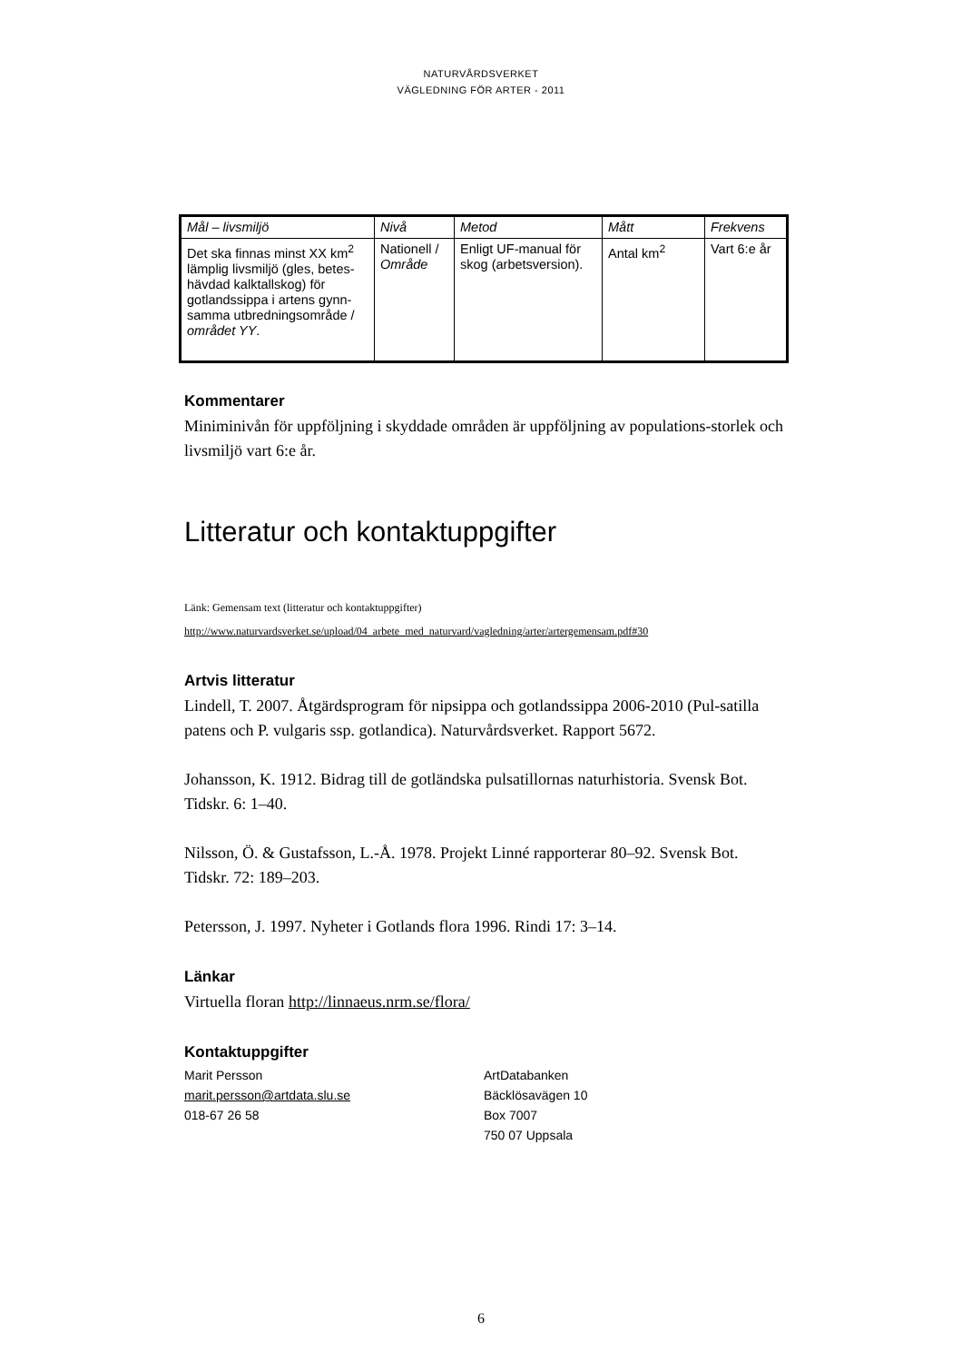NATURVÅRDSVERKET
VÄGLEDNING FÖR ARTER - 2011
| Mål – livsmiljö | Nivå | Metod | Mått | Frekvens |
| Det ska finnas minst XX km<sup>2</sup> lämplig livsmiljö (gles, betes-hävdad kalktallskog) för gotlandssippa i artens gynn-samma utbredningsområde / området YY . | Nationell / Område | Enligt UF-manual för skog (arbetsversion). | Antal km<sup>2</sup> | Vart 6:e år |
Kommentarer
Miniminivån för uppföljning i skyddade områden är uppföljning av populations-storlek och livsmiljö vart 6:e år.
Litteratur och kontaktuppgifter
Länk: Gemensam text (litteratur och kontaktuppgifter)
http://www.naturvardsverket.se/upload/04_arbete_med_naturvard/vagledning/arter/artergemensam.pdf#30
Artvis litteratur
Lindell, T. 2007. Åtgärdsprogram för nipsippa och gotlandssippa 2006-2010 (Pul-satilla patens och P. vulgaris ssp. gotlandica). Naturvårdsverket. Rapport 5672.
Johansson, K. 1912. Bidrag till de gotländska pulsatillornas naturhistoria. Svensk Bot. Tidskr. 6: 1–40.
Nilsson, Ö. & Gustafsson, L.-Å. 1978. Projekt Linné rapporterar 80–92. Svensk Bot. Tidskr. 72: 189–203.
Petersson, J. 1997. Nyheter i Gotlands flora 1996. Rindi 17: 3–14.
Länkar
Virtuella floran http://linnaeus.nrm.se/flora/
Kontaktuppgifter
Marit Persson
marit.persson@artdata.slu.se
018-67 26 58
ArtDatabanken
Bäcklösavägen 10
Box 7007
750 07 Uppsala
6